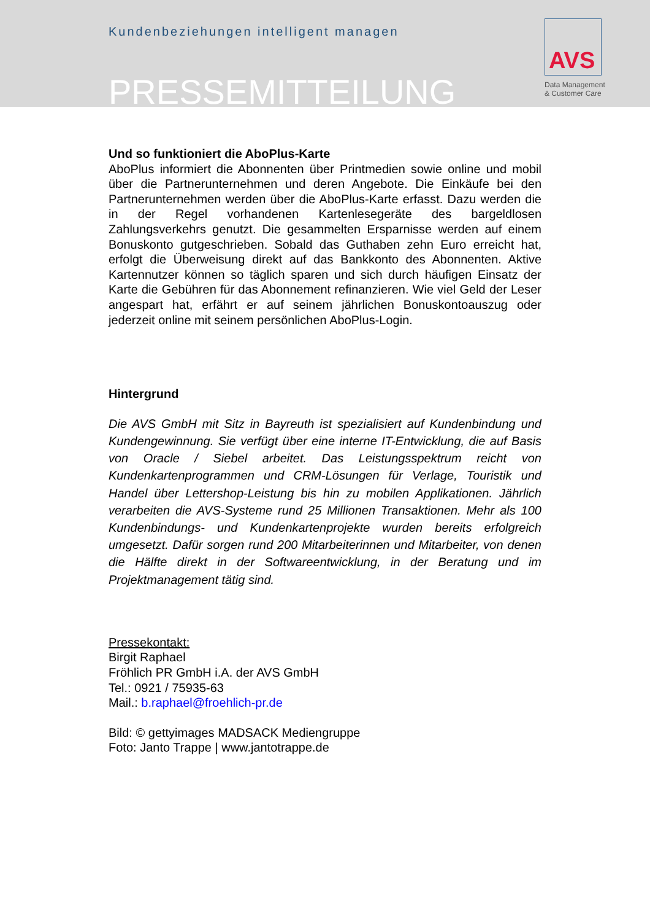Kundenbeziehungen intelligent managen
PRESSEMITTEILUNG
AVS
Data Management
& Customer Care
Und so funktioniert die AboPlus-Karte
AboPlus informiert die Abonnenten über Printmedien sowie online und mobil über die Partnerunternehmen und deren Angebote. Die Einkäufe bei den Partnerunternehmen werden über die AboPlus-Karte erfasst. Dazu werden die in der Regel vorhandenen Kartenlesegeräte des bargeldlosen Zahlungsverkehrs genutzt. Die gesammelten Ersparnisse werden auf einem Bonuskonto gutgeschrieben. Sobald das Guthaben zehn Euro erreicht hat, erfolgt die Überweisung direkt auf das Bankkonto des Abonnenten. Aktive Kartennutzer können so täglich sparen und sich durch häufigen Einsatz der Karte die Gebühren für das Abonnement refinanzieren. Wie viel Geld der Leser angespart hat, erfährt er auf seinem jährlichen Bonuskontoauszug oder jederzeit online mit seinem persönlichen AboPlus-Login.
Hintergrund
Die AVS GmbH mit Sitz in Bayreuth ist spezialisiert auf Kundenbindung und Kundengewinnung. Sie verfügt über eine interne IT-Entwicklung, die auf Basis von Oracle / Siebel arbeitet. Das Leistungsspektrum reicht von Kundenkartenprogrammen und CRM-Lösungen für Verlage, Touristik und Handel über Lettershop-Leistung bis hin zu mobilen Applikationen. Jährlich verarbeiten die AVS-Systeme rund 25 Millionen Transaktionen. Mehr als 100 Kundenbindungs- und Kundenkartenprojekte wurden bereits erfolgreich umgesetzt. Dafür sorgen rund 200 Mitarbeiterinnen und Mitarbeiter, von denen die Hälfte direkt in der Softwareentwicklung, in der Beratung und im Projektmanagement tätig sind.
Pressekontakt:
Birgit Raphael
Fröhlich PR GmbH i.A. der AVS GmbH
Tel.: 0921 / 75935-63
Mail.: b.raphael@froehlich-pr.de
Bild: © gettyimages MADSACK Mediengruppe
Foto: Janto Trappe | www.jantotrappe.de